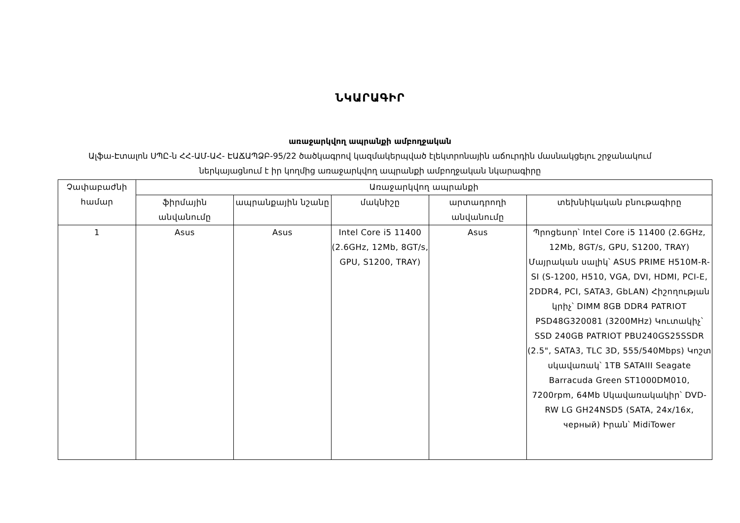ՆԿԱՐԱԳԻՐ
առաջարկվող ապրանքի ամբողջական
Ալֆա-Էտալոն ՍՊԸ-ն ՀՀ-ԱՄ-ԱՀ- ԷԱՃԱՊՁԲ-95/22 ծածկագրով կազմակերպված էլեկտրոնային աճուրդին մասնակցելու շրջանակում
ներկայացնում է իր կողմից առաջարկվող ապրանքի ամբողջական նկարագիրը
| Չափաբաժնի համար | Առաջարկվող ապրանքի | | | | |
| --- | --- | --- | --- | --- | --- |
| | ֆիրմային անվանումը | ապրանքային նշանը | մակնիշը | արտադրողի անվանումը | տեխնիկական բնութագիրը |
| 1 | Asus | Asus | Intel Core i5 11400 (2.6GHz, 12Mb, 8GT/s, GPU, S1200, TRAY) | Asus | Պրոցեսոր՝ Intel Core i5 11400 (2.6GHz, 12Mb, 8GT/s, GPU, S1200, TRAY) Մայրական սալիկ՝ ASUS PRIME H510M-R-SI (S-1200, H510, VGA, DVI, HDMI, PCI-E, 2DDR4, PCI, SATA3, GbLAN) Հիշողության կրիչ՝ DIMM 8GB DDR4 PATRIOT PSD48G320081 (3200MHz) Կուտակիչ՝ SSD 240GB PATRIOT PBU240GS25SSDR (2.5", SATA3, TLC 3D, 555/540Mbps) Կոշտ սկավառակ՝ 1TB SATAIII Seagate Barracuda Green ST1000DM010, 7200rpm, 64Mb Սկավառակակիր՝ DVD-RW LG GH24NSD5 (SATA, 24x/16x, черный) Իրան՝ MidiTower |